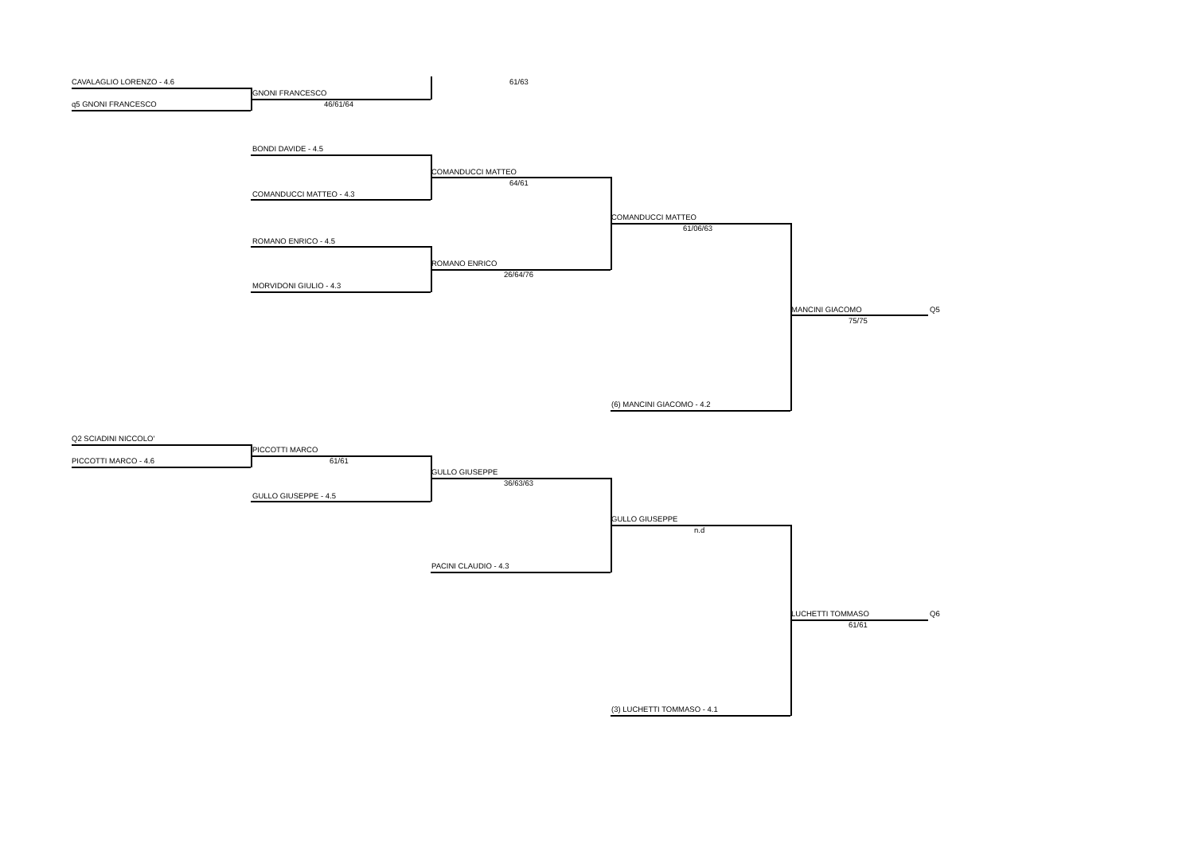CAVALAGLIO LORENZO - 4.6 61/63
GNONI FRANCESCO
q5 GNONI FRANCESCO 46/61/64
BONDI DAVIDE - 4.5
COMANDUCCI MATTEO
64/61
COMANDUCCI MATTEO - 4.3
COMANDUCCI MATTEO
61/06/63
ROMANO ENRICO - 4.5
ROMANO ENRICO
26/64/76
MORVIDONI GIULIO - 4.3
MANCINI GIACOMO Q5
75/75
(6) MANCINI GIACOMO - 4.2
Q2 SCIADINI NICCOLO'
PICCOTTI MARCO
PICCOTTI MARCO - 4.6 61/61
GULLO GIUSEPPE
36/63/63
GULLO GIUSEPPE - 4.5
GULLO GIUSEPPE
n.d
PACINI CLAUDIO - 4.3
LUCHETTI TOMMASO Q6
61/61
(3) LUCHETTI TOMMASO - 4.1